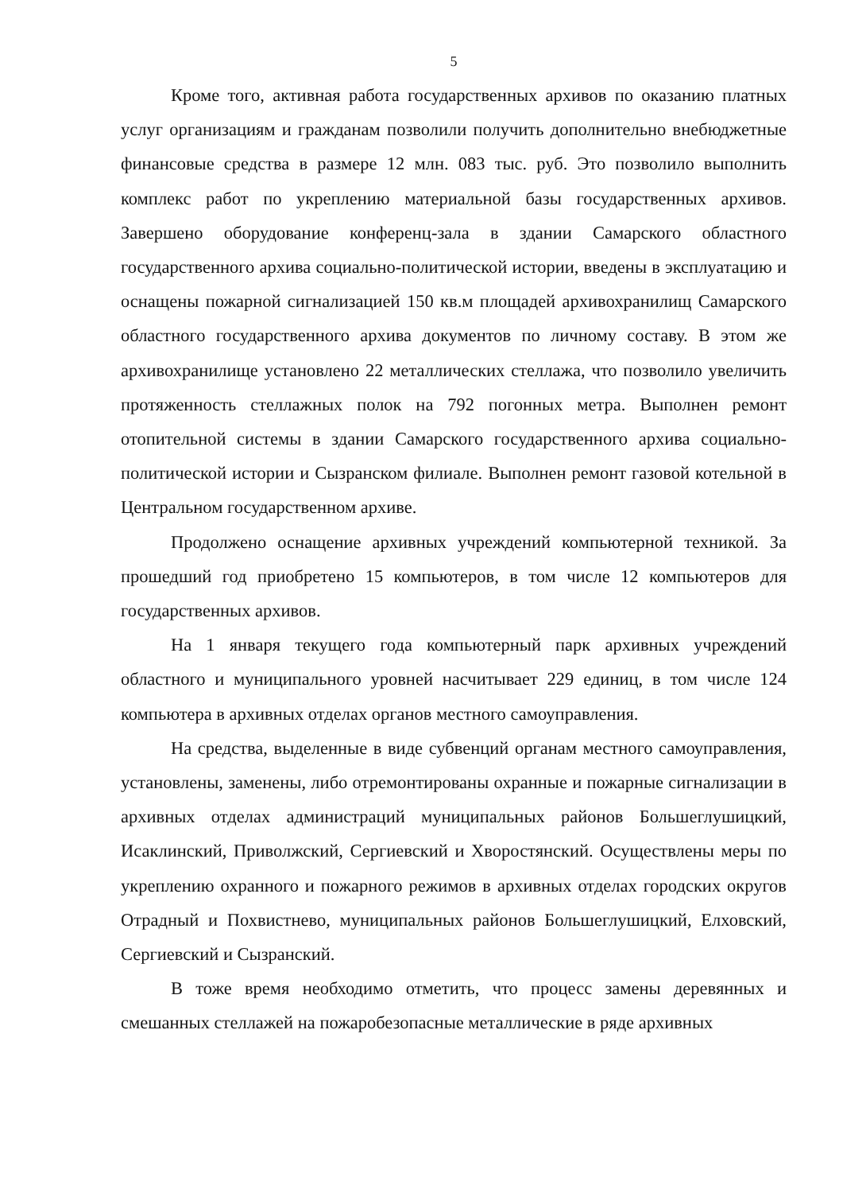5
Кроме того, активная работа государственных архивов по оказанию платных услуг организациям и гражданам позволили получить дополнительно внебюджетные финансовые средства в размере 12 млн. 083 тыс. руб. Это позволило выполнить комплекс работ по укреплению материальной базы государственных архивов. Завершено оборудование конференц-зала в здании Самарского областного государственного архива социально-политической истории, введены в эксплуатацию и оснащены пожарной сигнализацией 150 кв.м площадей архивохранилищ Самарского областного государственного архива документов по личному составу. В этом же архивохранилище установлено 22 металлических стеллажа, что позволило увеличить протяженность стеллажных полок на 792 погонных метра. Выполнен ремонт отопительной системы в здании Самарского государственного архива социально-политической истории и Сызранском филиале. Выполнен ремонт газовой котельной в Центральном государственном архиве.
Продолжено оснащение архивных учреждений компьютерной техникой. За прошедший год приобретено 15 компьютеров, в том числе 12 компьютеров для государственных архивов.
На 1 января текущего года компьютерный парк архивных учреждений областного и муниципального уровней насчитывает 229 единиц, в том числе 124 компьютера в архивных отделах органов местного самоуправления.
На средства, выделенные в виде субвенций органам местного самоуправления, установлены, заменены, либо отремонтированы охранные и пожарные сигнализации в архивных отделах администраций муниципальных районов Большеглушицкий, Исаклинский, Приволжский, Сергиевский и Хворостянский. Осуществлены меры по укреплению охранного и пожарного режимов в архивных отделах городских округов Отрадный и Похвистнево, муниципальных районов Большеглушицкий, Елховский, Сергиевский и Сызранский.
В тоже время необходимо отметить, что процесс замены деревянных и смешанных стеллажей на пожаробезопасные металлические в ряде архивных